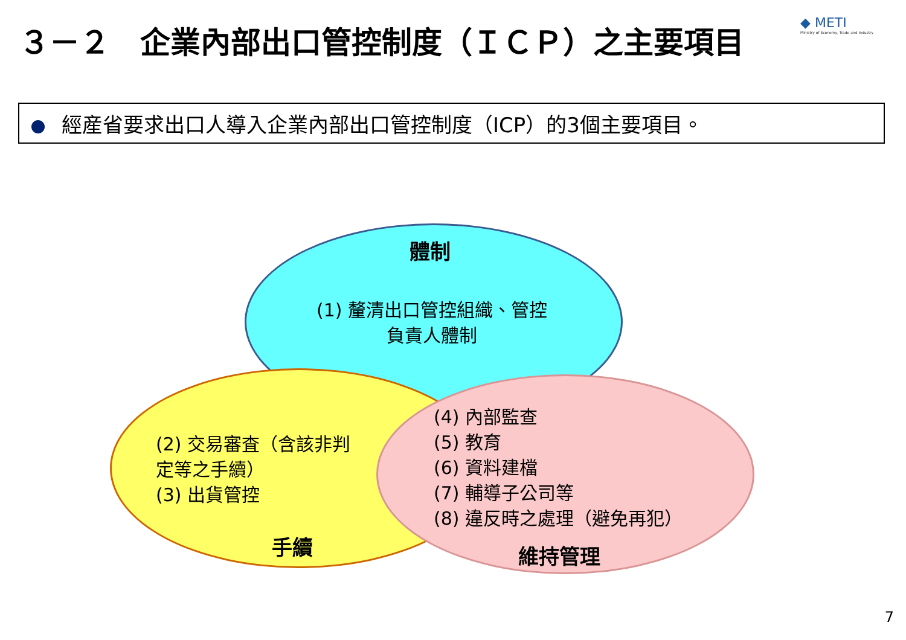３－２　企業內部出口管控制度（ＩＣＰ）之主要項目
◆ METI
Ministry of Economy, Trade and Industry
經産省要求出口人導入企業內部出口管控制度（ICP）的3個主要項目。
體制
(1) 釐清出口管控組織、管控負責人體制
(2) 交易審査（含該非判定等之手續）
(3) 出貨管控
手續
(4) 內部監查
(5) 教育
(6) 資料建檔
(7) 輔導子公司等
(8) 違反時之處理（避免再犯）
維持管理
7